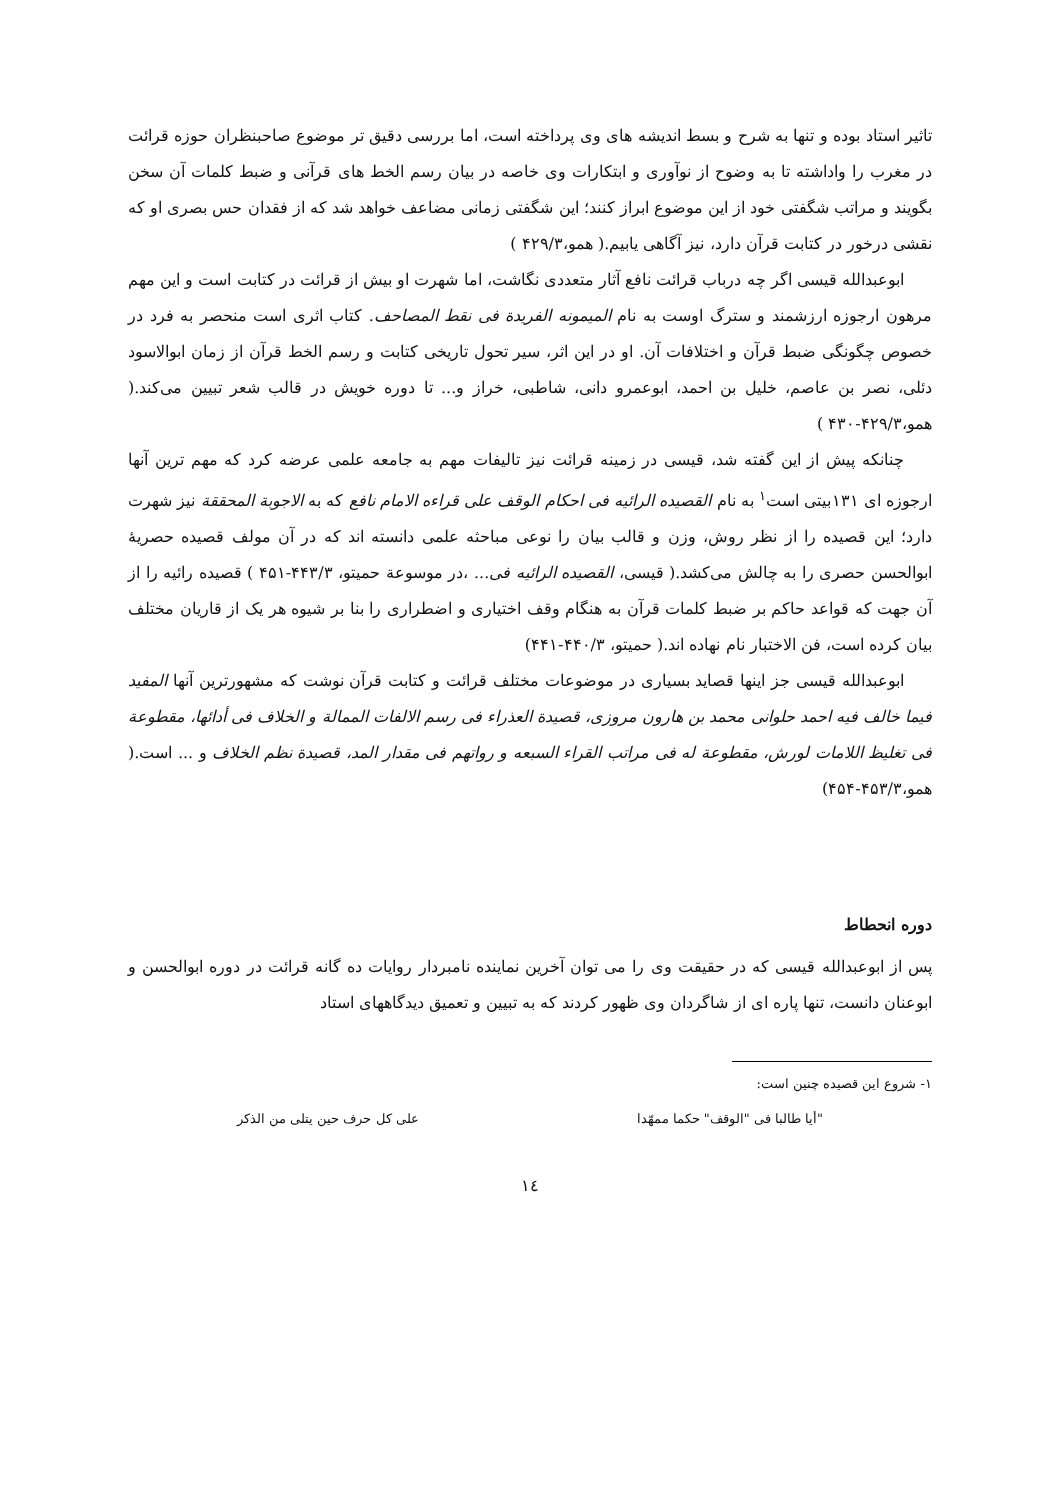تاثیر استاد بوده و تنها به شرح و بسط اندیشه های وی پرداخته است، اما بررسی دقیق تر موضوع صاحبنظران حوزه قرائت در مغرب را واداشته تا به وضوح از نوآوری و ابتکارات وی خاصه در بیان رسم الخط های قرآنی و ضبط کلمات آن سخن بگویند و مراتب شگفتی خود از این موضوع ابراز کنند؛ این شگفتی زمانی مضاعف خواهد شد که از فقدان حس بصری او که نقشی درخور در کتابت قرآن دارد، نیز آگاهی یابیم.( همو،۴۲۹/۳ )
ابوعبدالله قیسی اگر چه درباب قرائت نافع آثار متعددی نگاشت، اما شهرت او بیش از قرائت در کتابت است و این مهم مرهون ارجوزه ارزشمند و سترگ اوست به نام المیمونه الفریدة فی نقط المصاحف. کتاب اثری است منحصر به فرد در خصوص چگونگی ضبط قرآن و اختلافات آن. او در این اثر، سیر تحول تاریخی کتابت و رسم الخط قرآن از زمان ابوالاسود دئلی، نصر بن عاصم، خلیل بن احمد، ابوعمرو دانی، شاطبی، خراز و... تا دوره خویش در قالب شعر تبیین می‌کند.( همو،۴۲۹/۳-۴۳۰ )
چنانکه پیش از این گفته شد، قیسی در زمینه قرائت نیز تالیفات مهم به جامعه علمی عرضه کرد که مهم ترین آنها ارجوزه ای ۱۳۱بیتی است<sup>۱</sup> به نام القصیده الرائیه فی احکام الوقف علی قراءه الامام نافع که به الاجوبة المحققة نیز شهرت دارد؛ این قصیده را از نظر روش، وزن و قالب بیان را نوعی مباحثه علمی دانسته اند که در آن مولف قصیده حصریهٔ ابوالحسن حصری را به چالش می‌کشد.( قیسی، القصیده الرائیه فی... ،در موسوعة حمیتو، ۴۴۳/۳-۴۵۱ ) قصیده رائیه را از آن جهت که قواعد حاکم بر ضبط کلمات قرآن به هنگام وقف اختیاری و اضطراری را بنا بر شیوه هر یک از قاریان مختلف بیان کرده است، فن الاختبار نام نهاده اند.( حمیتو، ۴۴۰/۳-۴۴۱)
ابوعبدالله قیسی جز اینها قصاید بسیاری در موضوعات مختلف قرائت و کتابت قرآن نوشت که مشهورترین آنها المفید فیما خالف فیه احمد حلوانی محمد بن هارون مروزی، قصیدة العذراء فی رسم الالفات الممالة و الخلاف فی أدائها، مقطوعة فی تغلیظ اللامات لورش، مقطوعة له فی مراتب القراء السبعه و رواتهم فی مقدار المد، قصیدة نظم الخلاف و ... است.( همو،۴۵۳/۳-۴۵۴)
دوره انحطاط
پس از ابوعبدالله قیسی که در حقیقت وی را می توان آخرین نماینده نامبردار روایات ده گانه قرائت در دوره ابوالحسن و ابوعنان دانست، تنها پاره ای از شاگردان وی ظهور کردند که به تبیین و تعمیق دیدگاههای استاد
۱- شروع این قصیده چنین است:
"أیا طالبا فی "الوقف" حکما ممهّدا علی کل حرف حین یتلی من الذکر
۱٤